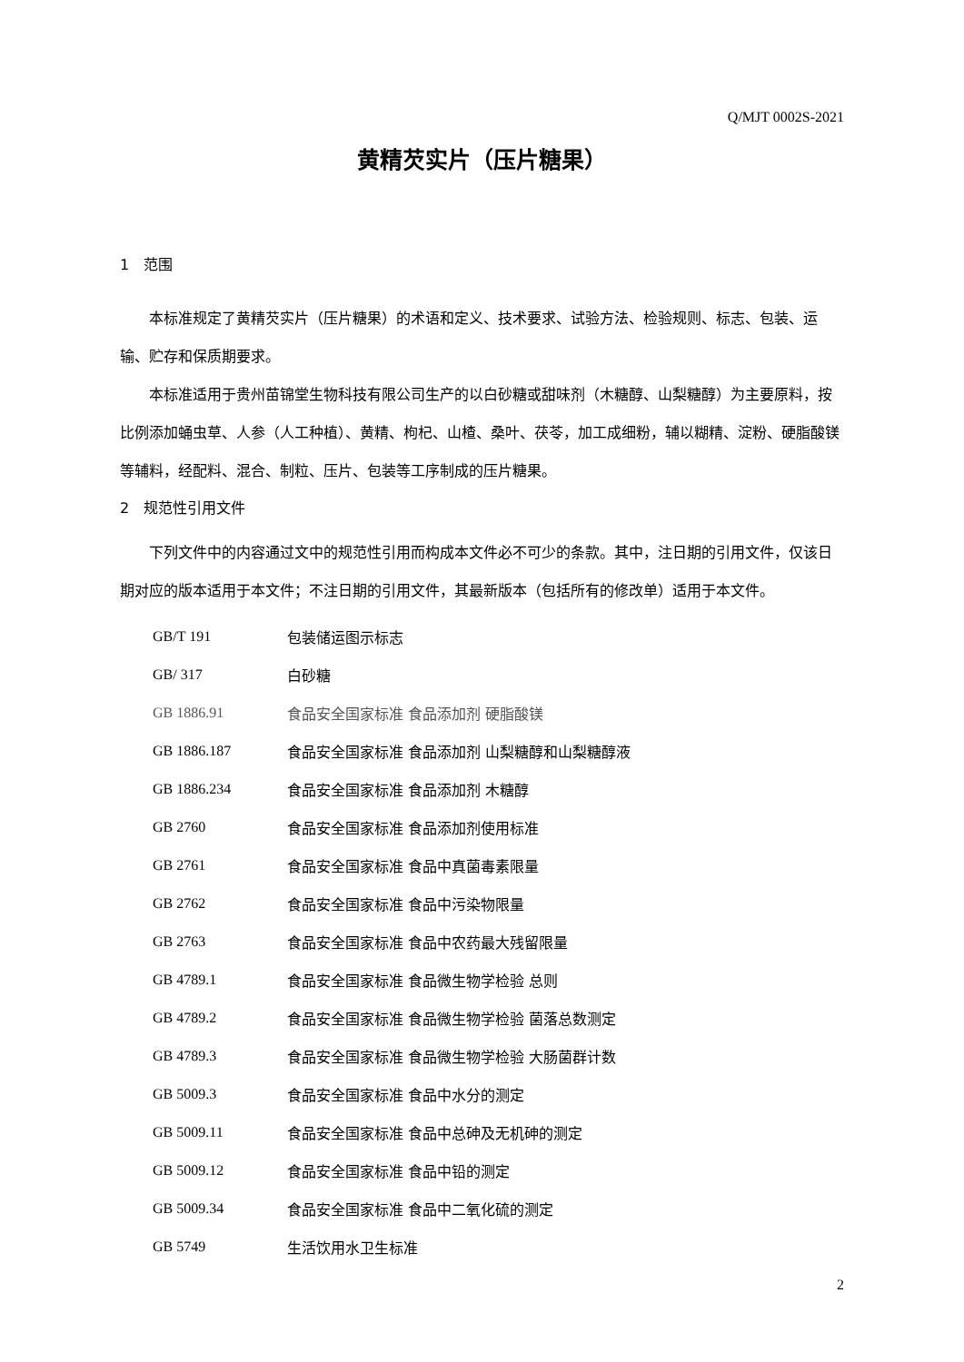Q/MJT 0002S-2021
黄精芡实片（压片糖果）
1　范围
本标准规定了黄精芡实片（压片糖果）的术语和定义、技术要求、试验方法、检验规则、标志、包装、运输、贮存和保质期要求。
本标准适用于贵州苗锦堂生物科技有限公司生产的以白砂糖或甜味剂（木糖醇、山梨糖醇）为主要原料，按比例添加蛹虫草、人参（人工种植）、黄精、枸杞、山楂、桑叶、茯苓，加工成细粉，辅以糊精、淀粉、硬脂酸镁等辅料，经配料、混合、制粒、压片、包装等工序制成的压片糖果。
2　规范性引用文件
下列文件中的内容通过文中的规范性引用而构成本文件必不可少的条款。其中，注日期的引用文件，仅该日期对应的版本适用于本文件；不注日期的引用文件，其最新版本（包括所有的修改单）适用于本文件。
| GB/T 191 | 包装储运图示标志 |
| GB/ 317 | 白砂糖 |
| GB 1886.91 | 食品安全国家标准 食品添加剂 硬脂酸镁 |
| GB 1886.187 | 食品安全国家标准 食品添加剂 山梨糖醇和山梨糖醇液 |
| GB 1886.234 | 食品安全国家标准 食品添加剂 木糖醇 |
| GB 2760 | 食品安全国家标准 食品添加剂使用标准 |
| GB 2761 | 食品安全国家标准 食品中真菌毒素限量 |
| GB 2762 | 食品安全国家标准 食品中污染物限量 |
| GB 2763 | 食品安全国家标准 食品中农药最大残留限量 |
| GB 4789.1 | 食品安全国家标准 食品微生物学检验 总则 |
| GB 4789.2 | 食品安全国家标准 食品微生物学检验 菌落总数测定 |
| GB 4789.3 | 食品安全国家标准 食品微生物学检验 大肠菌群计数 |
| GB 5009.3 | 食品安全国家标准 食品中水分的测定 |
| GB 5009.11 | 食品安全国家标准 食品中总砷及无机砷的测定 |
| GB 5009.12 | 食品安全国家标准 食品中铅的测定 |
| GB 5009.34 | 食品安全国家标准 食品中二氧化硫的测定 |
| GB 5749 | 生活饮用水卫生标准 |
2